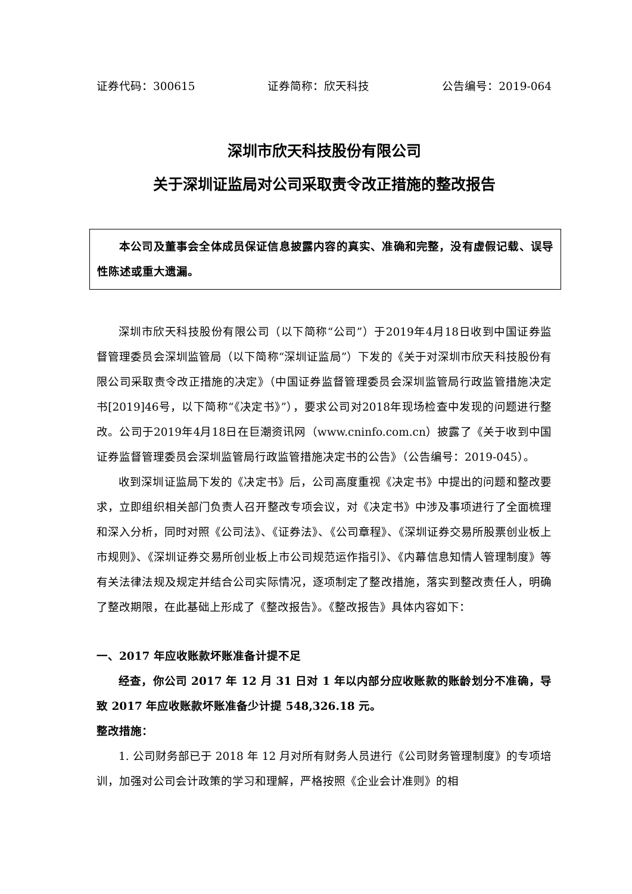证券代码：300615 证券简称：欣天科技 公告编号：2019-064
深圳市欣天科技股份有限公司
关于深圳证监局对公司采取责令改正措施的整改报告
本公司及董事会全体成员保证信息披露内容的真实、准确和完整，没有虚假记载、误导性陈述或重大遗漏。
深圳市欣天科技股份有限公司（以下简称“公司”）于2019年4月18日收到中国证券监督管理委员会深圳监管局（以下简称“深圳证监局”）下发的《关于对深圳市欣天科技股份有限公司采取责令改正措施的决定》（中国证券监督管理委员会深圳监管局行政监管措施决定书[2019]46号，以下简称“《决定书》”），要求公司对2018年现场检查中发现的问题进行整改。公司于2019年4月18日在巨潮资讯网（www.cninfo.com.cn）披露了《关于收到中国证券监督管理委员会深圳监管局行政监管措施决定书的公告》（公告编号：2019-045）。
收到深圳证监局下发的《决定书》后，公司高度重视《决定书》中提出的问题和整改要求，立即组织相关部门负责人召开整改专项会议，对《决定书》中涉及事项进行了全面梳理和深入分析，同时对照《公司法》、《证券法》、《公司章程》、《深圳证券交易所股票创业板上市规则》、《深圳证券交易所创业板上市公司规范运作指引》、《内幕信息知情人管理制度》等有关法律法规及规定并结合公司实际情况，逐项制定了整改措施，落实到整改责任人，明确了整改期限，在此基础上形成了《整改报告》。《整改报告》具体内容如下：
一、2017 年应收账款坏账准备计提不足
经查，你公司 2017 年 12 月 31 日对 1 年以内部分应收账款的账龄划分不准确，导致 2017 年应收账款坏账准备少计提 548,326.18 元。
整改措施：
1. 公司财务部已于 2018 年 12 月对所有财务人员进行《公司财务管理制度》的专项培训，加强对公司会计政策的学习和理解，严格按照《企业会计准则》的相